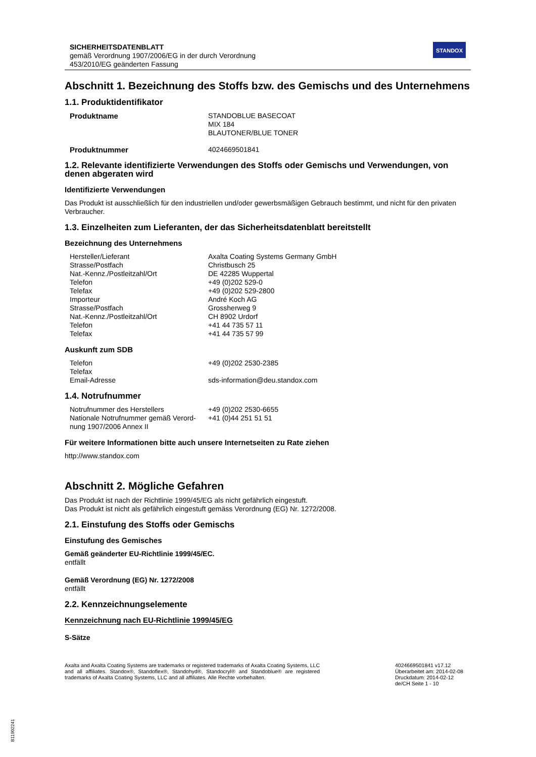SICHERHEITSDATENBLATT
gemäß Verordnung 1907/2006/EG in der durch Verordnung
453/2010/EG geänderten Fassung
STANDOX
Abschnitt 1. Bezeichnung des Stoffs bzw. des Gemischs und des Unternehmens
1.1. Produktidentifikator
| Produktname | STANDOBLUE BASECOAT MIX 184 BLAUTONER/BLUE TONER |
| Produktnummer | 4024669501841 |
1.2. Relevante identifizierte Verwendungen des Stoffs oder Gemischs und Verwendungen, von denen abgeraten wird
Identifizierte Verwendungen
Das Produkt ist ausschließlich für den industriellen und/oder gewerbsmäßigen Gebrauch bestimmt, und nicht für den privaten Verbraucher.
1.3. Einzelheiten zum Lieferanten, der das Sicherheitsdatenblatt bereitstellt
Bezeichnung des Unternehmens
| Hersteller/Lieferant | Axalta Coating Systems Germany GmbH |
| Strasse/Postfach | Christbusch 25 |
| Nat.-Kennz./Postleitzahl/Ort | DE 42285 Wuppertal |
| Telefon | +49 (0)202 529-0 |
| Telefax | +49 (0)202 529-2800 |
| Importeur | André Koch AG |
| Strasse/Postfach | Grossherweg 9 |
| Nat.-Kennz./Postleitzahl/Ort | CH 8902 Urdorf |
| Telefon | +41 44 735 57 11 |
| Telefax | +41 44 735 57 99 |
Auskunft zum SDB
| Telefon | +49 (0)202 2530-2385 |
| Telefax | |
| Email-Adresse | sds-information@deu.standox.com |
1.4. Notrufnummer
| Notrufnummer des Herstellers | +49 (0)202 2530-6655 |
| Nationale Notrufnummer gemäß Verord-nung 1907/2006 Annex II | +41 (0)44 251 51 51 |
Für weitere Informationen bitte auch unsere Internetseiten zu Rate ziehen
http://www.standox.com
Abschnitt 2. Mögliche Gefahren
Das Produkt ist nach der Richtlinie 1999/45/EG als nicht gefährlich eingestuft.
Das Produkt ist nicht als gefährlich eingestuft gemäss Verordnung (EG) Nr. 1272/2008.
2.1. Einstufung des Stoffs oder Gemischs
Einstufung des Gemisches
Gemäß geänderter EU-Richtlinie 1999/45/EC.
entfällt
Gemäß Verordnung (EG) Nr. 1272/2008
entfällt
2.2. Kennzeichnungselemente
Kennzeichnung nach EU-Richtlinie 1999/45/EG
S-Sätze
Axalta and Axalta Coating Systems are trademarks or registered trademarks of Axalta Coating Systems, LLC and all affiliates. Standox®, Standoflex®, Standohyd®, Standocryl® and Standoblue® are registered trademarks of Axalta Coating Systems, LLC and all affiliates. Alle Rechte vorbehalten.
4024669501841 v17.12
Überarbeitet am: 2014-02-08
Druckdatum: 2014-02-12
de/CH Seite 1 - 10
B11902241